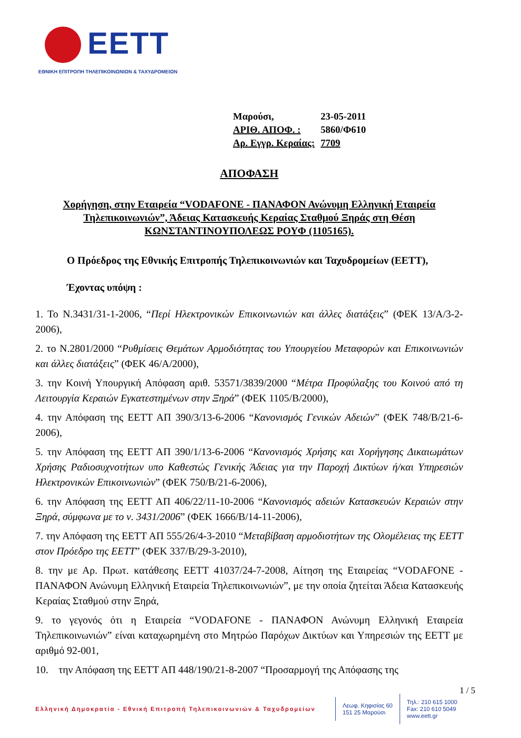EETT
ΕΘΝΙΚΗ ΕΠΙΤΡΟΠΗ ΤΗΛΕΠΙΚΟΙΝΩΝΙΩΝ & ΤΑΧΥΔΡΟΜΕΙΩΝ
| Μαρούσι, | 23-05-2011 |
| ΑΡΙΘ. ΑΠΟΦ. : | 5860/Φ610 |
| Αρ. Εγγρ. Κεραίας: | 7709 |
ΑΠΟΦΑΣΗ
Χορήγηση, στην Εταιρεία “VODAFONE - ΠΑΝΑΦΟΝ Ανώνυμη Ελληνική Εταιρεία Τηλεπικοινωνιών”, Άδειας Κατασκευής Κεραίας Σταθμού Ξηράς στη Θέση ΚΩΝΣΤΑΝΤΙΝΟΥΠΟΛΕΩΣ ΡΟΥΦ (1105165).
Ο Πρόεδρος της Εθνικής Επιτροπής Τηλεπικοινωνιών και Ταχυδρομείων (ΕΕΤΤ),
Έχοντας υπόψη :
1. Το Ν.3431/31-1-2006, “Περί Ηλεκτρονικών Επικοινωνιών και άλλες διατάξεις” (ΦΕΚ 13/Α/3-2-2006),
2. το Ν.2801/2000 “Ρυθμίσεις Θεμάτων Αρμοδιότητας του Υπουργείου Μεταφορών και Επικοινωνιών και άλλες διατάξεις” (ΦΕΚ 46/Α/2000),
3. την Κοινή Υπουργική Απόφαση αριθ. 53571/3839/2000 “Μέτρα Προφύλαξης του Κοινού από τη Λειτουργία Κεραιών Εγκατεστημένων στην Ξηρά” (ΦΕΚ 1105/Β/2000),
4. την Απόφαση της ΕΕΤΤ ΑΠ 390/3/13-6-2006 “Κανονισμός Γενικών Αδειών” (ΦΕΚ 748/Β/21-6-2006),
5. την Απόφαση της ΕΕΤΤ ΑΠ 390/1/13-6-2006 “Κανονισμός Χρήσης και Χορήγησης Δικαιωμάτων Χρήσης Ραδιοσυχνοτήτων υπο Καθεστώς Γενικής Άδειας για την Παροχή Δικτύων ή/και Υπηρεσιών Ηλεκτρονικών Επικοινωνιών” (ΦΕΚ 750/Β/21-6-2006),
6. την Απόφαση της ΕΕΤΤ ΑΠ 406/22/11-10-2006 “Κανονισμός αδειών Κατασκευών Κεραιών στην Ξηρά, σύμφωνα με το ν. 3431/2006” (ΦΕΚ 1666/Β/14-11-2006),
7. την Απόφαση της ΕΕΤΤ ΑΠ 555/26/4-3-2010 “Μεταβίβαση αρμοδιοτήτων της Ολομέλειας της ΕΕΤΤ στον Πρόεδρο της ΕΕΤΤ” (ΦΕΚ 337/Β/29-3-2010),
8. την με Αρ. Πρωτ. κατάθεσης ΕΕΤΤ 41037/24-7-2008, Αίτηση της Εταιρείας “VODAFONE - ΠΑΝΑΦΟΝ Ανώνυμη Ελληνική Εταιρεία Τηλεπικοινωνιών”, με την οποία ζητείται Άδεια Κατασκευής Κεραίας Σταθμού στην Ξηρά,
9. το γεγονός ότι η Εταιρεία “VODAFONE - ΠΑΝΑΦΟΝ Ανώνυμη Ελληνική Εταιρεία Τηλεπικοινωνιών” είναι καταχωρημένη στο Μητρώο Παρόχων Δικτύων και Υπηρεσιών της ΕΕΤΤ με αριθμό 92-001,
10. την Απόφαση της ΕΕΤΤ ΑΠ 448/190/21-8-2007 “Προσαρμογή της Απόφασης της
1 / 5
Ελληνική Δημοκρατία - Εθνική Επιτροπή Τηλεπικοινωνιών & Ταχυδρομείων
Λεωφ. Κηφισίας 60
151 25 Μαρούσι
Τηλ.: 210 615 1000
Fax: 210 610 5049
www.eett.gr